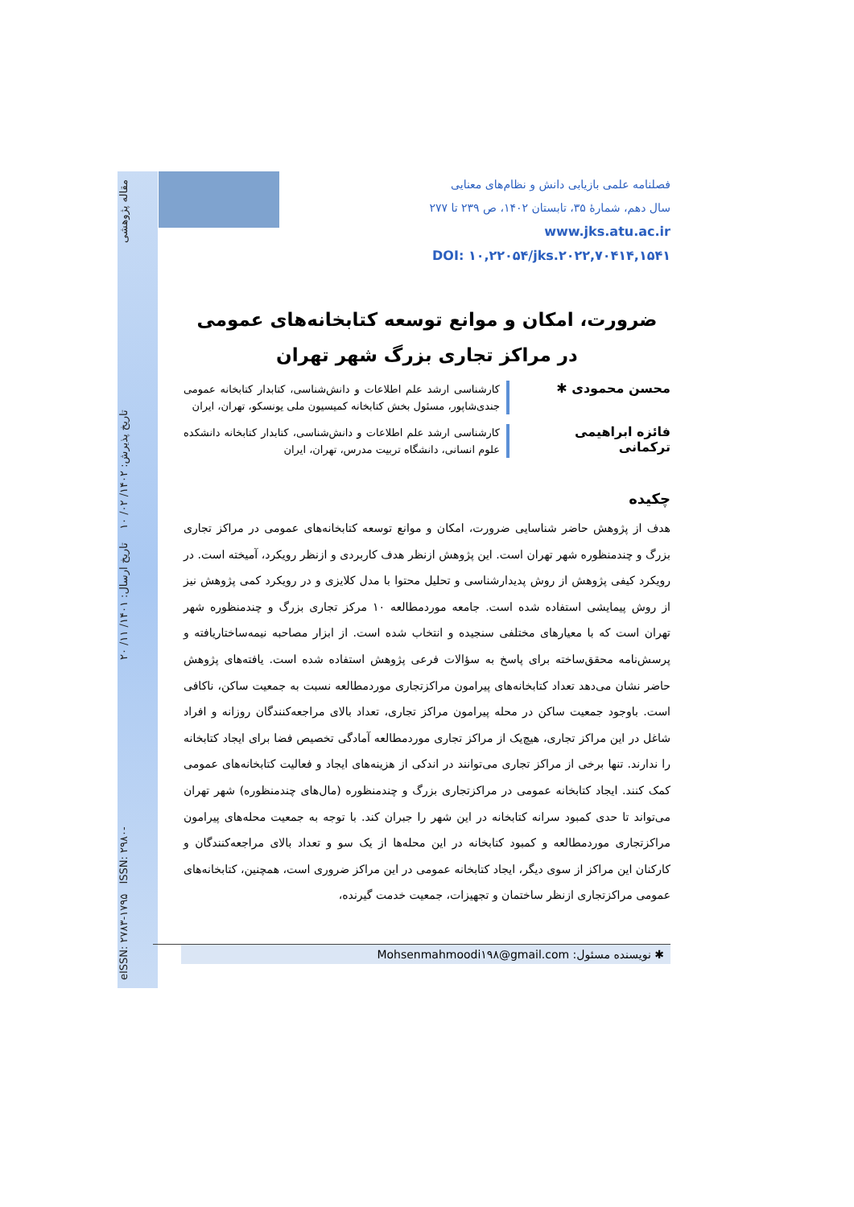eISSN: ۲۷۸۳-۱۷۹۵ ISSN: ۲۹۸۰- تاریخ پذیرش: ۱۴۰۲/ ۰۲/ ۱۰ تاریخ ارسال: ۱۴۰۱/ ۱۱/ ۲۰ مقاله پژوهشی
فصلنامه علمی بازیابی دانش و نظام‌های معنایی
سال دهم، شمارهٔ ۳۵، تابستان ۱۴۰۲، ص ۲۳۹ تا ۲۷۷
www.jks.atu.ac.ir
DOI: ۱۰,۲۲۰۵۴/jks.۲۰۲۲,۷۰۴۱۴,۱۵۴۱
ضرورت، امکان و موانع توسعه کتابخانه‌های عمومی در مراکز تجاری بزرگ شهر تهران
محسن محمودی ✱
کارشناسی ارشد علم اطلاعات و دانش‌شناسی، کتابدار کتابخانه عمومی جندی‌شاپور، مسئول بخش کتابخانه کمیسیون ملی یونسکو، تهران، ایران
فائزه ابراهیمی ترکمانی
کارشناسی ارشد علم اطلاعات و دانش‌شناسی، کتابدار کتابخانه دانشکده علوم انسانی، دانشگاه تربیت مدرس، تهران، ایران
چکیده
هدف از پژوهش حاضر شناسایی ضرورت، امکان و موانع توسعه کتابخانه‌های عمومی در مراکز تجاری بزرگ و چندمنظوره شهر تهران است. این پژوهش ازنظر هدف کاربردی و ازنظر رویکرد، آمیخته است. در رویکرد کیفی پژوهش از روش پدیدارشناسی و تحلیل محتوا با مدل کلایزی و در رویکرد کمی پژوهش نیز از روش پیمایشی استفاده شده است. جامعه موردمطالعه ۱۰ مرکز تجاری بزرگ و چندمنظوره شهر تهران است که با معیارهای مختلفی سنجیده و انتخاب شده است. از ابزار مصاحبه نیمه‌ساختاریافته و پرسش‌نامه محقق‌ساخته برای پاسخ به سؤالات فرعی پژوهش استفاده شده است. یافته‌های پژوهش حاضر نشان می‌دهد تعداد کتابخانه‌های پیرامون مراکزتجاری موردمطالعه نسبت به جمعیت ساکن، ناکافی است. باوجود جمعیت ساکن در محله پیرامون مراکز تجاری، تعداد بالای مراجعه‌کنندگان روزانه و افراد شاغل در این مراکز تجاری، هیچ‌یک از مراکز تجاری موردمطالعه آمادگی تخصیص فضا برای ایجاد کتابخانه را ندارند. تنها برخی از مراکز تجاری می‌توانند در اندکی از هزینه‌های ایجاد و فعالیت کتابخانه‌های عمومی کمک کنند. ایجاد کتابخانه عمومی در مراکزتجاری بزرگ و چندمنظوره (مال‌های چندمنظوره) شهر تهران می‌تواند تا حدی کمبود سرانه کتابخانه در این شهر را جبران کند. با توجه به جمعیت محله‌های پیرامون مراکزتجاری موردمطالعه و کمبود کتابخانه در این محله‌ها از یک سو و تعداد بالای مراجعه‌کنندگان و کارکنان این مراکز از سوی دیگر، ایجاد کتابخانه عمومی در این مراکز ضروری است، همچنین، کتابخانه‌های عمومی مراکزتجاری ازنظر ساختمان و تجهیزات، جمعیت خدمت گیرنده،
✱ نویسنده مسئول: Mohsenmahmoodi۱۹۸@gmail.com